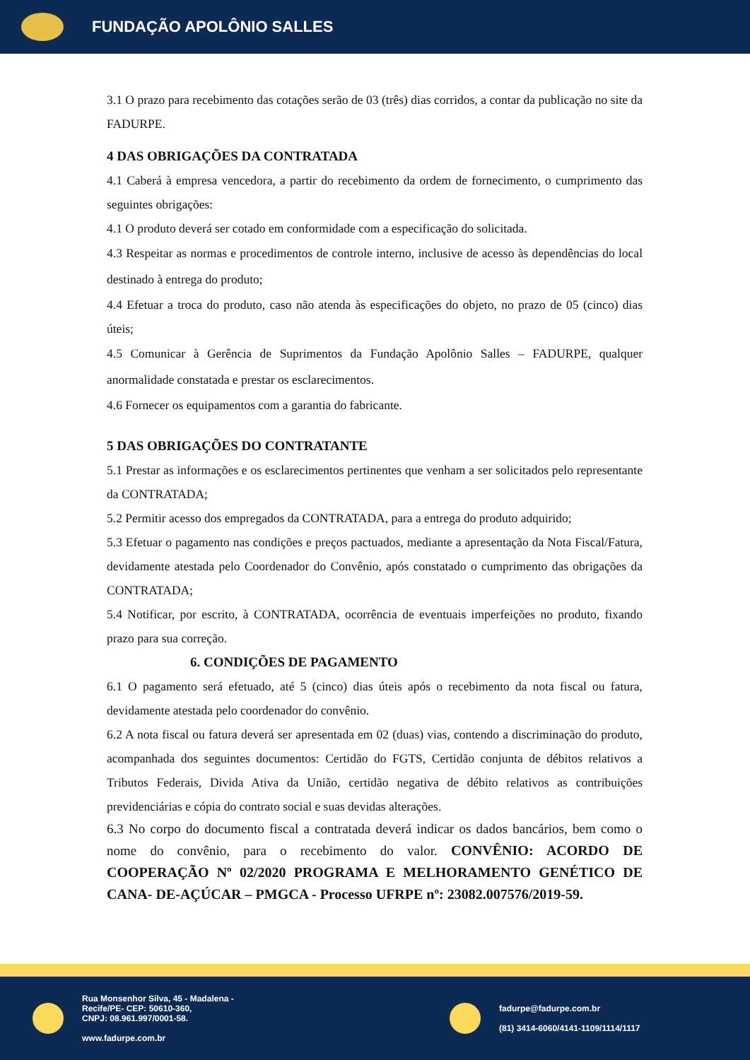FUNDAÇÃO APOLÔNIO SALLES
3.1 O prazo para recebimento das cotações serão de 03 (três) dias corridos, a contar da publicação no site da FADURPE.
4 DAS OBRIGAÇÕES DA CONTRATADA
4.1 Caberá à empresa vencedora, a partir do recebimento da ordem de fornecimento, o cumprimento das seguintes obrigações:
4.1 O produto deverá ser cotado em conformidade com a especificação do solicitada.
4.3 Respeitar as normas e procedimentos de controle interno, inclusive de acesso às dependências do local destinado à entrega do produto;
4.4 Efetuar a troca do produto, caso não atenda às especificações do objeto, no prazo de 05 (cinco) dias úteis;
4.5 Comunicar à Gerência de Suprimentos da Fundação Apolônio Salles – FADURPE, qualquer anormalidade constatada e prestar os esclarecimentos.
4.6 Fornecer os equipamentos com a garantia do fabricante.
5 DAS OBRIGAÇÕES DO CONTRATANTE
5.1 Prestar as informações e os esclarecimentos pertinentes que venham a ser solicitados pelo representante da CONTRATADA;
5.2 Permitir acesso dos empregados da CONTRATADA, para a entrega do produto adquirido;
5.3 Efetuar o pagamento nas condições e preços pactuados, mediante a apresentação da Nota Fiscal/Fatura, devidamente atestada pelo Coordenador do Convênio, após constatado o cumprimento das obrigações da CONTRATADA;
5.4 Notificar, por escrito, à CONTRATADA, ocorrência de eventuais imperfeições no produto, fixando prazo para sua correção.
6. CONDIÇÕES DE PAGAMENTO
6.1 O pagamento será efetuado, até 5 (cinco) dias úteis após o recebimento da nota fiscal ou fatura, devidamente atestada pelo coordenador do convênio.
6.2 A nota fiscal ou fatura deverá ser apresentada em 02 (duas) vias, contendo a discriminação do produto, acompanhada dos seguintes documentos: Certidão do FGTS, Certidão conjunta de débitos relativos a Tributos Federais, Divida Ativa da União, certidão negativa de débito relativos as contribuições previdenciárias e cópia do contrato social e suas devidas alterações.
6.3 No corpo do documento fiscal a contratada deverá indicar os dados bancários, bem como o nome do convênio, para o recebimento do valor. CONVÊNIO: ACORDO DE COOPERAÇÃO Nº 02/2020 PROGRAMA E MELHORAMENTO GENÉTICO DE CANA- DE-AÇÚCAR – PMGCA - Processo UFRPE nº: 23082.007576/2019-59.
Rua Monsenhor Silva, 45 - Madalena -
Recife/PE- CEP: 50610-360,
CNPJ: 08.961.997/0001-58.
www.fadurpe.com.br
fadurpe@fadurpe.com.br
(81) 3414-6060/4141-1109/1114/1117